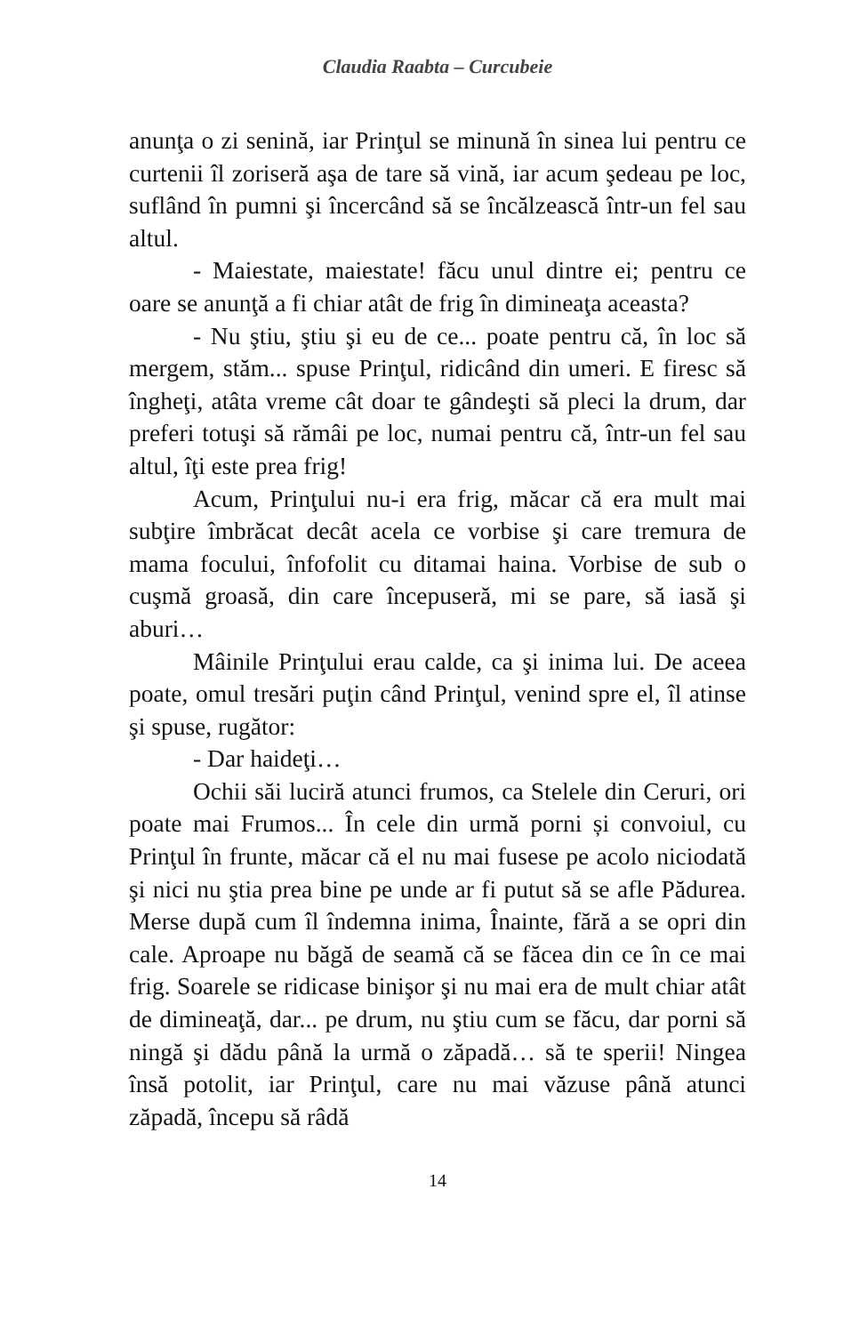Claudia Raabta – Curcubeie
anunţa o zi senină, iar Prinţul se minună în sinea lui pentru ce curtenii îl zoriseră aşa de tare să vină, iar acum şedeau pe loc, suflând în pumni şi încercând să se încălzească într-un fel sau altul.
- Maiestate, maiestate! făcu unul dintre ei; pentru ce oare se anunţă a fi chiar atât de frig în dimineaţa aceasta?
- Nu ştiu, ştiu şi eu de ce... poate pentru că, în loc să mergem, stăm... spuse Prinţul, ridicând din umeri. E firesc să îngheţi, atâta vreme cât doar te gândeşti să pleci la drum, dar preferi totuşi să rămâi pe loc, numai pentru că, într-un fel sau altul, îţi este prea frig!
Acum, Prinţului nu-i era frig, măcar că era mult mai subţire îmbrăcat decât acela ce vorbise şi care tremura de mama focului, înfofolit cu ditamai haina. Vorbise de sub o cuşmă groasă, din care începuseră, mi se pare, să iasă şi aburi…
Mâinile Prinţului erau calde, ca şi inima lui. De aceea poate, omul tresări puţin când Prinţul, venind spre el, îl atinse şi spuse, rugător:
- Dar haideţi…
Ochii săi luciră atunci frumos, ca Stelele din Ceruri, ori poate mai Frumos... În cele din urmă porni și convoiul, cu Prinţul în frunte, măcar că el nu mai fusese pe acolo niciodată şi nici nu ştia prea bine pe unde ar fi putut să se afle Pădurea. Merse după cum îl îndemna inima, Înainte, fără a se opri din cale. Aproape nu băgă de seamă că se făcea din ce în ce mai frig. Soarele se ridicase binişor şi nu mai era de mult chiar atât de dimineaţă, dar... pe drum, nu ştiu cum se făcu, dar porni să ningă şi dădu până la urmă o zăpadă… să te sperii! Ningea însă potolit, iar Prinţul, care nu mai văzuse până atunci zăpadă, începu să râdă
14